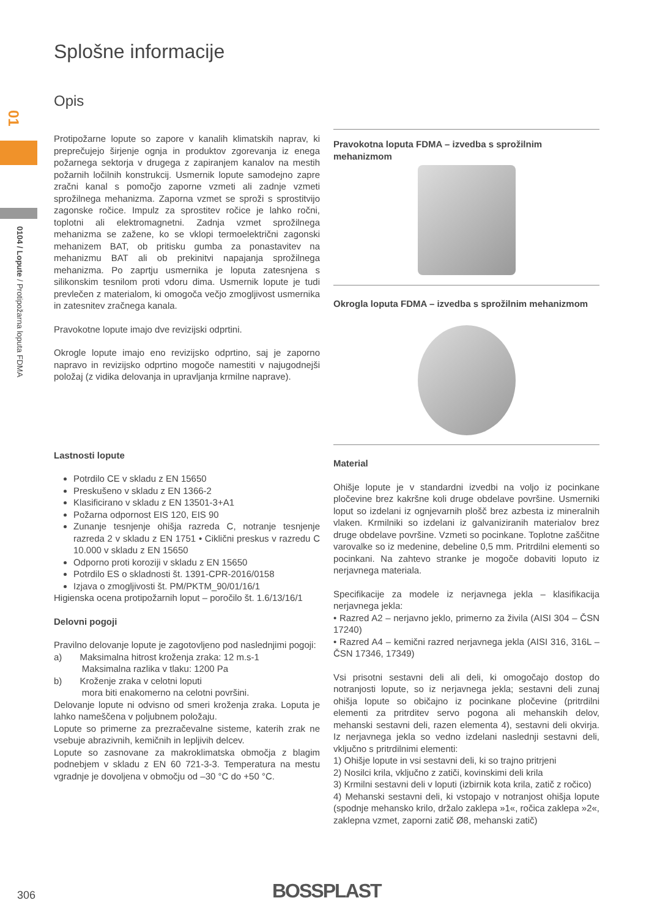01
0104 / Lopute / Protipožarna loputa FDMA
Splošne informacije
Opis
Protipožarne lopute so zapore v kanalih klimatskih naprav, ki preprečujejo širjenje ognja in produktov zgorevanja iz enega požarnega sektorja v drugega z zapiranjem kanalov na mestih požarnih ločilnih konstrukcij. Usmernik lopute samodejno zapre zračni kanal s pomočjo zaporne vzmeti ali zadnje vzmeti sprožilnega mehanizma. Zaporna vzmet se sproži s sprostitvijo zagonske ročice. Impulz za sprostitev ročice je lahko ročni, toplotni ali elektromagnetni. Zadnja vzmet sprožilnega mehanizma se zažene, ko se vklopi termoelektrični zagonski mehanizem BAT, ob pritisku gumba za ponastavitev na mehanizmu BAT ali ob prekinitvi napajanja sprožilnega mehanizma. Po zaprtju usmernika je loputa zatesnjena s silikonskim tesnilom proti vdoru dima. Usmernik lopute je tudi prevlečen z materialom, ki omogoča večjo zmogljivost usmernika in zatesnitev zračnega kanala.
Pravokotne lopute imajo dve revizijski odprtini.
Okrogle lopute imajo eno revizijsko odprtino, saj je zaporno napravo in revizijsko odprtino mogoče namestiti v najugodnejši položaj (z vidika delovanja in upravljanja krmilne naprave).
Lastnosti lopute
Potrdilo CE v skladu z EN 15650
Preskušeno v skladu z EN 1366-2
Klasificirano v skladu z EN 13501-3+A1
Požarna odpornost EIS 120, EIS 90
Zunanje tesnjenje ohišja razreda C, notranje tesnjenje razreda 2 v skladu z EN 1751 • Ciklični preskus v razredu C 10.000 v skladu z EN 15650
Odporno proti koroziji v skladu z EN 15650
Potrdilo ES o skladnosti št. 1391-CPR-2016/0158
Izjava o zmogljivosti št. PM/PKTM_90/01/16/1
Higienska ocena protipožarnih loput – poročilo št. 1.6/13/16/1
Delovni pogoji
Pravilno delovanje lopute je zagotovljeno pod naslednjimi pogoji:
a) Maksimalna hitrost kroženja zraka: 12 m.s-1
Maksimalna razlika v tlaku: 1200 Pa
b) Kroženje zraka v celotni loputi
mora biti enakomerno na celotni površini.
Delovanje lopute ni odvisno od smeri kroženja zraka. Loputa je lahko nameščena v poljubnem položaju.
Lopute so primerne za prezračevalne sisteme, katerih zrak ne vsebuje abrazivnih, kemičnih in lepljivih delcev.
Lopute so zasnovane za makroklimatska območja z blagim podnebjem v skladu z EN 60 721-3-3. Temperatura na mestu vgradnje je dovoljena v območju od –30 °C do +50 °C.
Pravokotna loputa FDMA – izvedba s sprožilnim mehanizmom
Okrogla loputa FDMA – izvedba s sprožilnim mehanizmom
Material
Ohišje lopute je v standardni izvedbi na voljo iz pocinkane pločevine brez kakršne koli druge obdelave površine. Usmerniki loput so izdelani iz ognjevarnih plošč brez azbesta iz mineralnih vlaken. Krmilniki so izdelani iz galvaniziranih materialov brez druge obdelave površine. Vzmeti so pocinkane. Toplotne zaščitne varovalke so iz medenine, debeline 0,5 mm. Pritrdilni elementi so pocinkani. Na zahtevo stranke je mogoče dobaviti loputo iz nerjavnega materiala.
Specifikacije za modele iz nerjavnega jekla – klasifikacija nerjavnega jekla:
• Razred A2 – nerjavno jeklo, primerno za živila (AISI 304 – ČSN 17240)
• Razred A4 – kemični razred nerjavnega jekla (AISI 316, 316L – ČSN 17346, 17349)
Vsi prisotni sestavni deli ali deli, ki omogočajo dostop do notranjosti lopute, so iz nerjavnega jekla; sestavni deli zunaj ohišja lopute so običajno iz pocinkane pločevine (pritrdilni elementi za pritrditev servo pogona ali mehanskih delov, mehanski sestavni deli, razen elementa 4), sestavni deli okvirja. Iz nerjavnega jekla so vedno izdelani naslednji sestavni deli, vključno s pritrdilnimi elementi:
1) Ohišje lopute in vsi sestavni deli, ki so trajno pritrjeni
2) Nosilci krila, vključno z zatiči, kovinskimi deli krila
3) Krmilni sestavni deli v loputi (izbirnik kota krila, zatič z ročico)
4) Mehanski sestavni deli, ki vstopajo v notranjost ohišja lopute (spodnje mehansko krilo, držalo zaklepa »1«, ročica zaklepa »2«, zaklepna vzmet, zaporni zatič Ø8, mehanski zatič)
306 BOSSPLAST